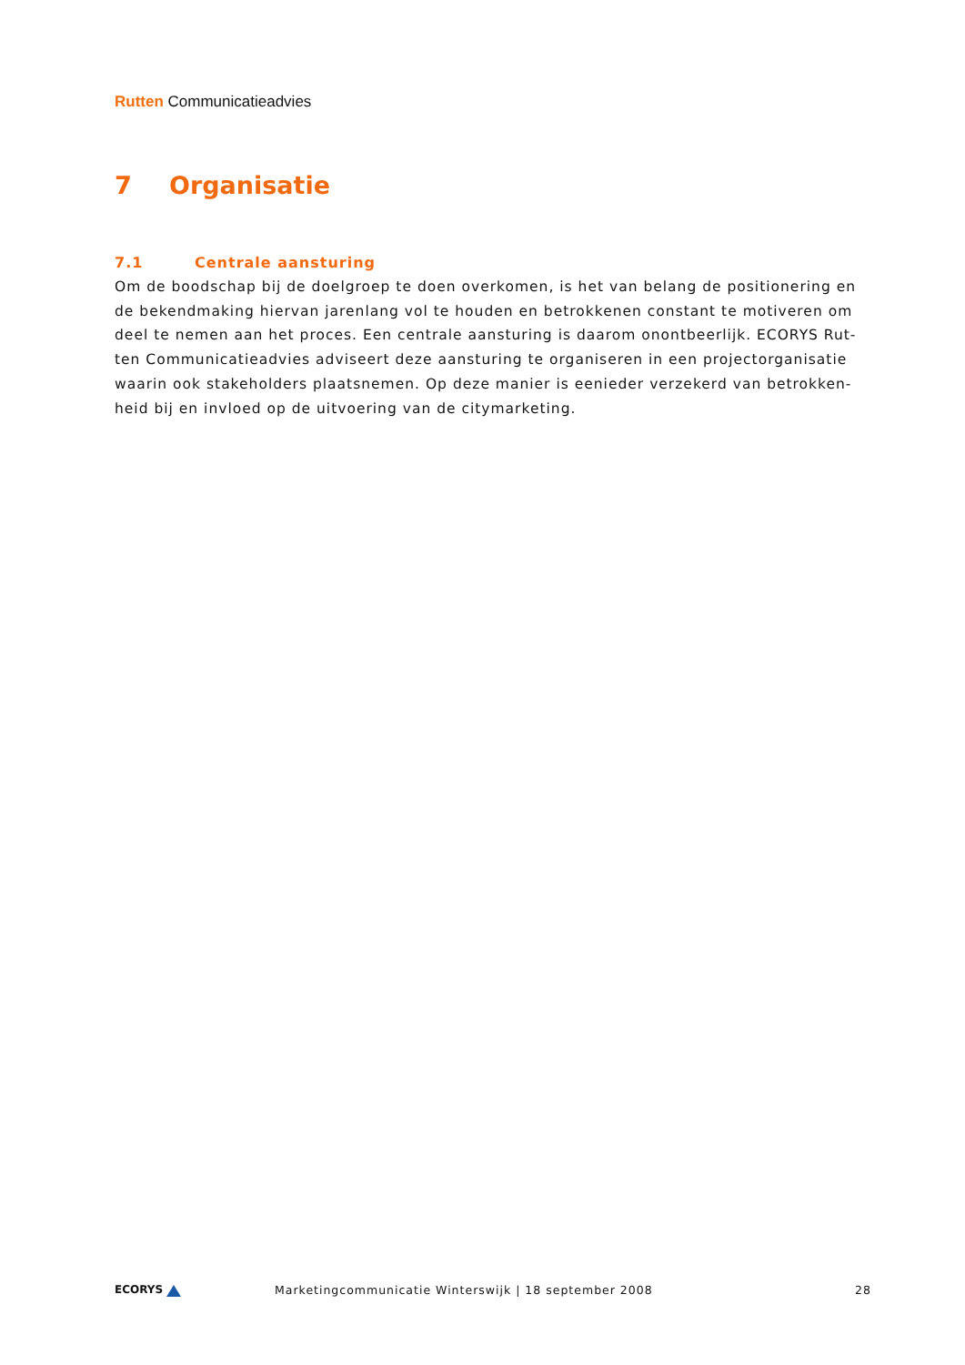Rutten Communicatieadvies
7 Organisatie
7.1 Centrale aansturing
Om de boodschap bij de doelgroep te doen overkomen, is het van belang de positionering en de bekendmaking hiervan jarenlang vol te houden en betrokkenen constant te motiveren om deel te nemen aan het proces. Een centrale aansturing is daarom onontbeerlijk. ECORYS Rut-ten Communicatieadvies adviseert deze aansturing te organiseren in een projectorganisatie waarin ook stakeholders plaatsnemen. Op deze manier is eenieder verzekerd van betrokken-heid bij en invloed op de uitvoering van de citymarketing.
ECORYS
Marketingcommunicatie Winterswijk | 18 september 2008
28